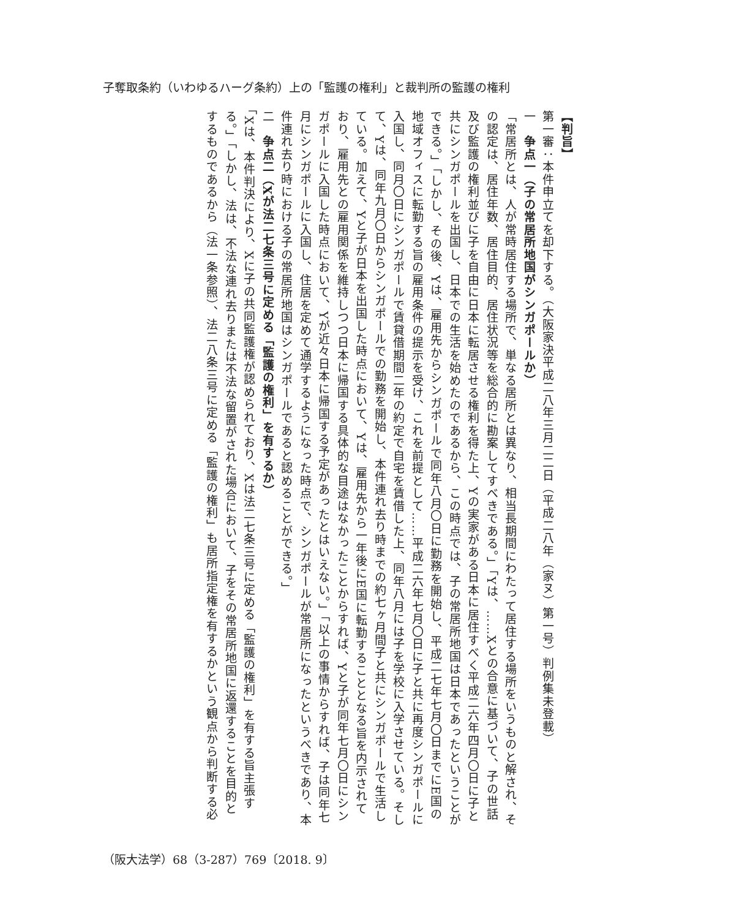子奪取条約（いわゆるハーグ条約）上の「監護の権利」と裁判所の監護の権利
【判旨】
第一審：本件申立てを却下する。（大阪家決平成二八年三月二二日（平成二八年（家ヌ）第一号）判例集未登載）
一　争点一（子の常居所地国がシンガポールか）
「常居所とは、人が常時居住する場所で、単なる居所とは異なり、相当長期間にわたって居住する場所をいうものと解され、その認定は、居住年数、居住目的、居住状況等を総合的に勘案してすべきである。」「Yは、……Xとの合意に基づいて、子の世話及び監護の権利並びに子を自由に日本に転居させる権利を得た上、Yの実家がある日本に居住すべく平成二六年四月〇日に子と共にシンガポールを出国し、日本での生活を始めたのであるから、この時点では、子の常居所地国は日本であったということができる。」「しかし、その後、Yは、雇用先からシンガポールで同年八月〇日に勤務を開始し、平成二七年七月〇日までにE国の地域オフィスに転勤する旨の雇用条件の提示を受け、これを前提として……平成二六年七月〇日に子と共に再度シンガポールに入国し、同月〇日にシンガポールで賃貸借期間二年の約定で自宅を賃借した上、同年八月には子を学校に入学させている。そして、Yは、同年九月〇日からシンガポールでの勤務を開始し、本件連れ去り時までの約七ヶ月間子と共にシンガポールで生活している。加えて、Yと子が日本を出国した時点において、Yは、雇用先から一年後にE国に転勤することとなる旨を内示されており、雇用先との雇用関係を維持しつつ日本に帰国する具体的な目途はなかったことからすれば、Yと子が同年七月〇日にシンガポールに入国した時点において、Yが近々日本に帰国する予定があったとはいえない。」「以上の事情からすれば、子は同年七月にシンガポールに入国し、住居を定めて通学するようになった時点で、シンガポールが常居所になったというべきであり、本件連れ去り時における子の常居所地国はシンガポールであると認めることができる。」
二　争点二（Xが法二七条三号に定める「監護の権利」を有するか）
「Xは、本件判決により、Xに子の共同監護権が認められており、Xは法二七条三号に定める「監護の権利」を有する旨主張する。」「しかし、法は、不法な連れ去りまたは不法な留置がされた場合において、子をその常居所地国に返還することを目的とするものであるから（法一条参照）、法二八条三号に定める「監護の権利」も居所指定権を有するかという観点から判断する必
（阪大法学）68（3-287）769〔2018. 9〕